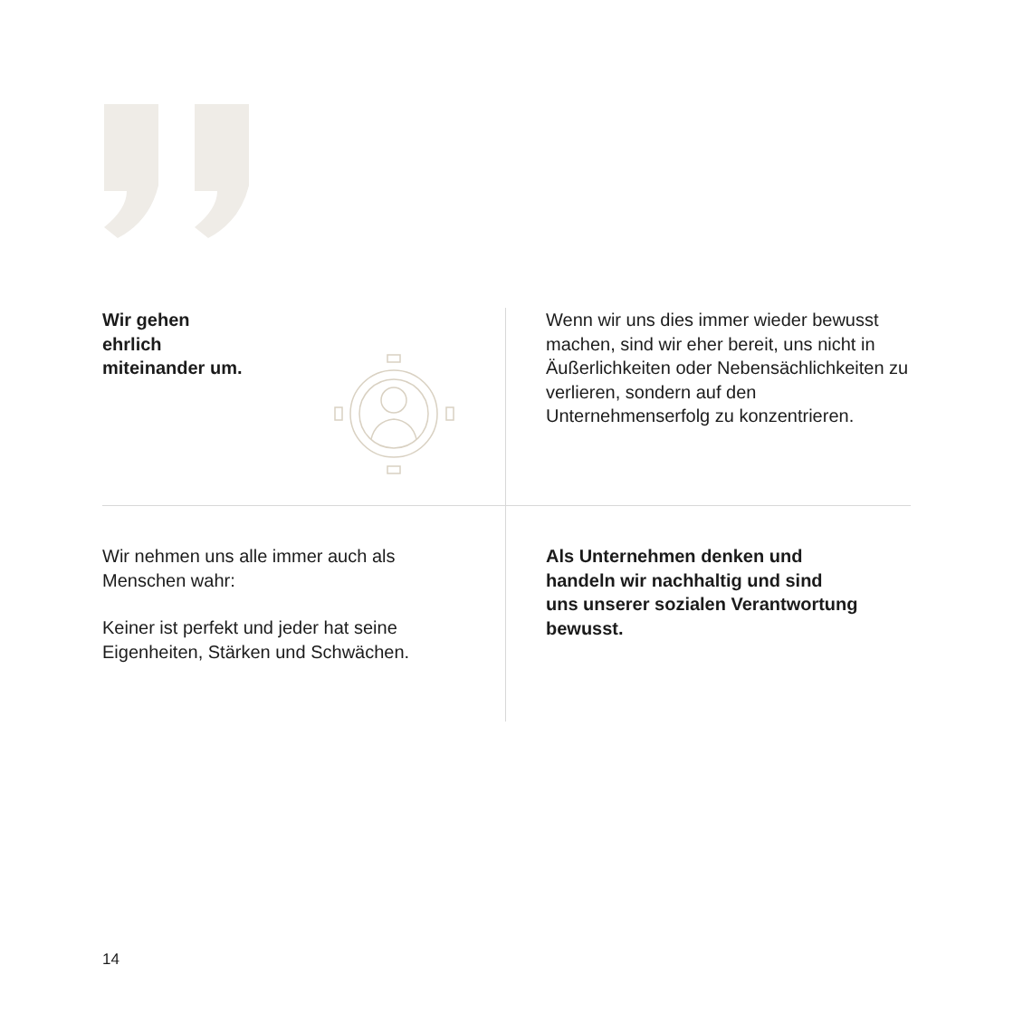Wir gehen
ehrlich
miteinander um.
Wenn wir uns dies immer wieder bewusst machen, sind wir eher bereit, uns nicht in Äußerlichkeiten oder Nebensächlichkeiten zu verlieren, sondern auf den Unternehmenserfolg zu konzentrieren.
Wir nehmen uns alle immer auch als
Menschen wahr:
Keiner ist perfekt und jeder hat seine
Eigenheiten, Stärken und Schwächen.
Als Unternehmen denken und
handeln wir nachhaltig und sind
uns unserer sozialen Verantwortung
bewusst.
14